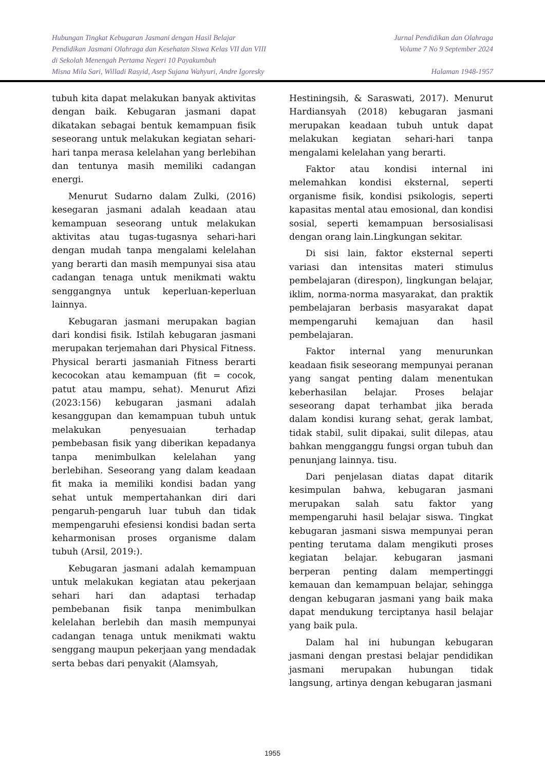Hubungan Tingkat Kebugaran Jasmani dengan Hasil Belajar
Pendidikan Jasmani Olahraga dan Kesehatan Siswa Kelas VII dan VIII
di Sekolah Menengah Pertama Negeri 10 Payakumbuh
Misna Mila Sari, Willadi Rasyid, Asep Sujana Wahyuri, Andre Igoresky
Jurnal Pendidikan dan Olahraga
Volume 7 No 9 September 2024
Halaman 1948-1957
tubuh kita dapat melakukan banyak aktivitas dengan baik. Kebugaran jasmani dapat dikatakan sebagai bentuk kemampuan fisik seseorang untuk melakukan kegiatan sehari-hari tanpa merasa kelelahan yang berlebihan dan tentunya masih memiliki cadangan energi.
Menurut Sudarno dalam Zulki, (2016) kesegaran jasmani adalah keadaan atau kemampuan seseorang untuk melakukan aktivitas atau tugas-tugasnya sehari-hari dengan mudah tanpa mengalami kelelahan yang berarti dan masih mempunyai sisa atau cadangan tenaga untuk menikmati waktu senggangnya untuk keperluan-keperluan lainnya.
Kebugaran jasmani merupakan bagian dari kondisi fisik. Istilah kebugaran jasmani merupakan terjemahan dari Physical Fitness. Physical berarti jasmaniah Fitness berarti kecocokan atau kemampuan (fit = cocok, patut atau mampu, sehat). Menurut Afizi (2023:156) kebugaran jasmani adalah kesanggupan dan kemampuan tubuh untuk melakukan penyesuaian terhadap pembebasan fisik yang diberikan kepadanya tanpa menimbulkan kelelahan yang berlebihan. Seseorang yang dalam keadaan fit maka ia memiliki kondisi badan yang sehat untuk mempertahankan diri dari pengaruh-pengaruh luar tubuh dan tidak mempengaruhi efesiensi kondisi badan serta keharmonisan proses organisme dalam tubuh (Arsil, 2019:).
Kebugaran jasmani adalah kemampuan untuk melakukan kegiatan atau pekerjaan sehari hari dan adaptasi terhadap pembebanan fisik tanpa menimbulkan kelelahan berlebih dan masih mempunyai cadangan tenaga untuk menikmati waktu senggang maupun pekerjaan yang mendadak serta bebas dari penyakit (Alamsyah,
Hestiningsih, & Saraswati, 2017). Menurut Hardiansyah (2018) kebugaran jasmani merupakan keadaan tubuh untuk dapat melakukan kegiatan sehari-hari tanpa mengalami kelelahan yang berarti.
Faktor atau kondisi internal ini melemahkan kondisi eksternal, seperti organisme fisik, kondisi psikologis, seperti kapasitas mental atau emosional, dan kondisi sosial, seperti kemampuan bersosialisasi dengan orang lain.Lingkungan sekitar.
Di sisi lain, faktor eksternal seperti variasi dan intensitas materi stimulus pembelajaran (direspon), lingkungan belajar, iklim, norma-norma masyarakat, dan praktik pembelajaran berbasis masyarakat dapat mempengaruhi kemajuan dan hasil pembelajaran.
Faktor internal yang menurunkan keadaan fisik seseorang mempunyai peranan yang sangat penting dalam menentukan keberhasilan belajar. Proses belajar seseorang dapat terhambat jika berada dalam kondisi kurang sehat, gerak lambat, tidak stabil, sulit dipakai, sulit dilepas, atau bahkan mengganggu fungsi organ tubuh dan penunjang lainnya. tisu.
Dari penjelasan diatas dapat ditarik kesimpulan bahwa, kebugaran jasmani merupakan salah satu faktor yang mempengaruhi hasil belajar siswa. Tingkat kebugaran jasmani siswa mempunyai peran penting terutama dalam mengikuti proses kegiatan belajar. kebugaran jasmani berperan penting dalam mempertinggi kemauan dan kemampuan belajar, sehingga dengan kebugaran jasmani yang baik maka dapat mendukung terciptanya hasil belajar yang baik pula.
Dalam hal ini hubungan kebugaran jasmani dengan prestasi belajar pendidikan jasmani merupakan hubungan tidak langsung, artinya dengan kebugaran jasmani
1955